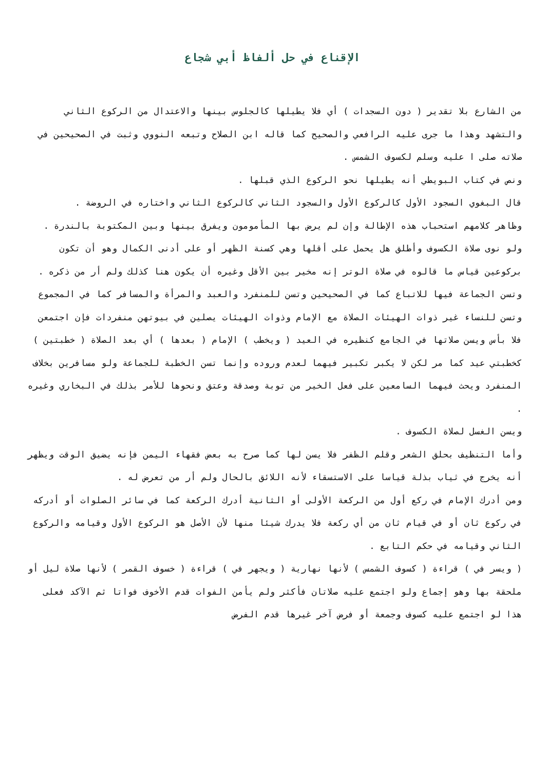الإقناع في حل ألفاظ أبي شجاع
من الشارع بلا تقدير ( دون السجدات ) أي فلا يطيلها كالجلوس بينها والاعتدال من الركوع الثاني والتشهد وهذا ما جرى عليه الرافعي والصحيح كما قاله ابن الصلاح وتبعه النووي وثبت في الصحيحين في صلاته صلى ا عليه وسلم لكسوف الشمس .
ونص في كتاب البويطي أنه يطيلها نحو الركوع الذي قبلها .
قال البغوي السجود الأول كالركوع الأول والسجود الثاني كالركوع الثاني واختاره في الروضة .
وظاهر كلامهم استحباب هذه الإطالة وإن لم يرض بها المأمومون ويفرق بينها وبين المكتوبة بالندرة .
ولو نوى صلاة الكسوف وأطلق هل يحمل على أقلها وهي كسنة الظهر أو على أدنى الكمال وهو أن تكون بركوعين قياس ما قالوه في صلاة الوتر إنه مخير بين الأقل وغيره أن يكون هنا كذلك ولم أر من ذكره .
وتسن الجماعة فيها للاتباع كما في الصحيحين وتسن للمنفرد والعبد والمرأة والمسافر كما في المجموع وتسن للنساء غير ذوات الهيئات الصلاة مع الإمام وذوات الهيئات يصلين في بيوتهن منفردات فإن اجتمعن فلا بأس ويسن صلاتها في الجامع كنظيره في العيد ( ويخطب ) الإمام ( بعدها ) أي بعد الصلاة ( خطبتين ) كخطبتي عيد كما مر لكن لا يكبر تكبير فيهما لعدم وروده وإنما تسن الخطبة للجماعة ولو مسافرين بخلاف المنفرد ويحث فيهما السامعين على فعل الخير من توبة وصدقة وعتق ونحوها للأمر بذلك في البخاري وغيره .
ويسن الغسل لصلاة الكسوف .
وأما التنظيف بحلق الشعر وقلم الظفر فلا يسن لها كما صرح به بعض فقهاء اليمن فإنه يضيق الوقت ويظهر أنه يخرج في ثياب بذلة قياسا على الاستسقاء لأنه اللائق بالحال ولم أر من تعرض له .
ومن أدرك الإمام في ركع أول من الركعة الأولى أو الثانية أدرك الركعة كما في سائر الصلوات أو أدركه في ركوع ثان أو في قيام ثان من أي ركعة فلا يدرك شيئا منها لأن الأصل هو الركوع الأول وقيامه والركوع الثاني وقيامه في حكم التابع .
( ويسر في ) قراءة ( كسوف الشمس ) لأنها نهارية ( ويجهر في ) قراءة ( خسوف القمر ) لأنها صلاة ليل أو ملحقة بها وهو إجماع ولو اجتمع عليه صلاتان فأكثر ولم يأمن الفوات قدم الأخوف فواتا ثم الآكد فعلى هذا لو اجتمع عليه كسوف وجمعة أو فرض آخر غيرها قدم الفرض